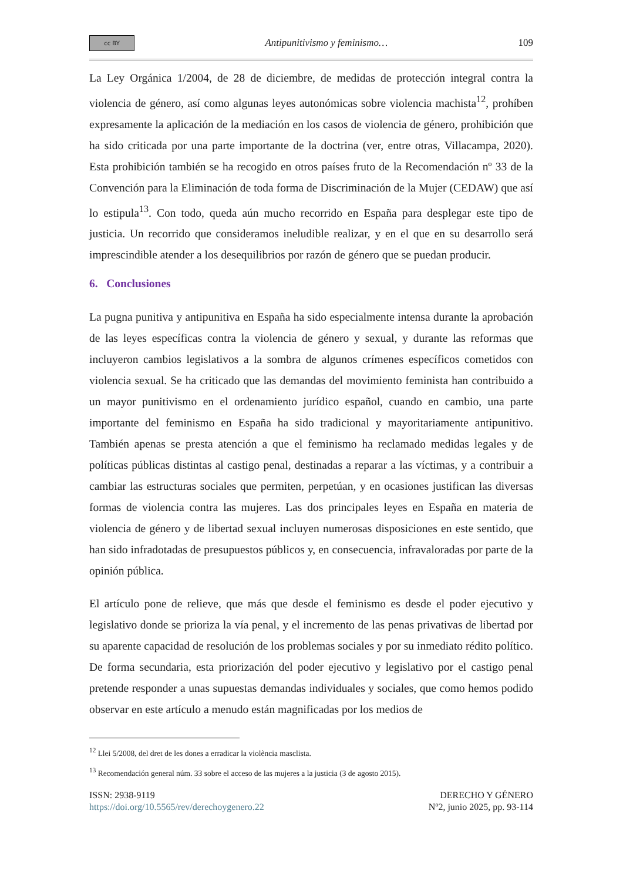cc BY Antipunitivismo y feminismo… 109
La Ley Orgánica 1/2004, de 28 de diciembre, de medidas de protección integral contra la violencia de género, así como algunas leyes autonómicas sobre violencia machista<sup>12</sup>, prohíben expresamente la aplicación de la mediación en los casos de violencia de género, prohibición que ha sido criticada por una parte importante de la doctrina (ver, entre otras, Villacampa, 2020). Esta prohibición también se ha recogido en otros países fruto de la Recomendación nº 33 de la Convención para la Eliminación de toda forma de Discriminación de la Mujer (CEDAW) que así lo estipula<sup>13</sup>. Con todo, queda aún mucho recorrido en España para desplegar este tipo de justicia. Un recorrido que consideramos ineludible realizar, y en el que en su desarrollo será imprescindible atender a los desequilibrios por razón de género que se puedan producir.
6. Conclusiones
La pugna punitiva y antipunitiva en España ha sido especialmente intensa durante la aprobación de las leyes específicas contra la violencia de género y sexual, y durante las reformas que incluyeron cambios legislativos a la sombra de algunos crímenes específicos cometidos con violencia sexual. Se ha criticado que las demandas del movimiento feminista han contribuido a un mayor punitivismo en el ordenamiento jurídico español, cuando en cambio, una parte importante del feminismo en España ha sido tradicional y mayoritariamente antipunitivo. También apenas se presta atención a que el feminismo ha reclamado medidas legales y de políticas públicas distintas al castigo penal, destinadas a reparar a las víctimas, y a contribuir a cambiar las estructuras sociales que permiten, perpetúan, y en ocasiones justifican las diversas formas de violencia contra las mujeres. Las dos principales leyes en España en materia de violencia de género y de libertad sexual incluyen numerosas disposiciones en este sentido, que han sido infradotadas de presupuestos públicos y, en consecuencia, infravaloradas por parte de la opinión pública.
El artículo pone de relieve, que más que desde el feminismo es desde el poder ejecutivo y legislativo donde se prioriza la vía penal, y el incremento de las penas privativas de libertad por su aparente capacidad de resolución de los problemas sociales y por su inmediato rédito político. De forma secundaria, esta priorización del poder ejecutivo y legislativo por el castigo penal pretende responder a unas supuestas demandas individuales y sociales, que como hemos podido observar en este artículo a menudo están magnificadas por los medios de
<sup>12</sup> Llei 5/2008, del dret de les dones a erradicar la violència masclista.
<sup>13</sup> Recomendación general núm. 33 sobre el acceso de las mujeres a la justicia (3 de agosto 2015).
ISSN: 2938-9119
https://doi.org/10.5565/rev/derechoygenero.22
DERECHO Y GÉNERO
Nº2, junio 2025, pp. 93-114